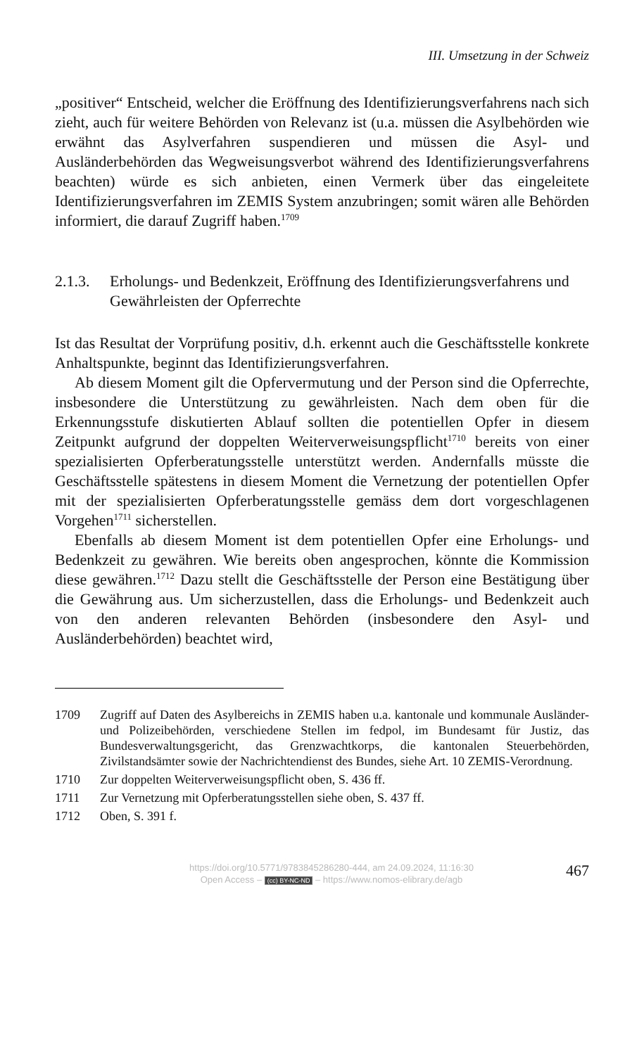III. Umsetzung in der Schweiz
„positiver“ Entscheid, welcher die Eröffnung des Identifizierungsverfahrens nach sich zieht, auch für weitere Behörden von Relevanz ist (u.a. müssen die Asylbehörden wie erwähnt das Asylverfahren suspendieren und müssen die Asyl- und Ausländerbehörden das Wegweisungsverbot während des Identifizierungsverfahrens beachten) würde es sich anbieten, einen Vermerk über das eingeleitete Identifizierungsverfahren im ZEMIS System anzubringen; somit wären alle Behörden informiert, die darauf Zugriff haben.<sup>1709</sup>
2.1.3. Erholungs- und Bedenkzeit, Eröffnung des Identifizierungsverfahrens und Gewährleisten der Opferrechte
Ist das Resultat der Vorprüfung positiv, d.h. erkennt auch die Geschäftsstelle konkrete Anhaltspunkte, beginnt das Identifizierungsverfahren.
Ab diesem Moment gilt die Opfervermutung und der Person sind die Opferrechte, insbesondere die Unterstützung zu gewährleisten. Nach dem oben für die Erkennungsstufe diskutierten Ablauf sollten die potentiellen Opfer in diesem Zeitpunkt aufgrund der doppelten Weiterverweisungspflicht<sup>1710</sup> bereits von einer spezialisierten Opferberatungsstelle unterstützt werden. Andernfalls müsste die Geschäftsstelle spätestens in diesem Moment die Vernetzung der potentiellen Opfer mit der spezialisierten Opferberatungsstelle gemäss dem dort vorgeschlagenen Vorgehen<sup>1711</sup> sicherstellen.
Ebenfalls ab diesem Moment ist dem potentiellen Opfer eine Erholungs- und Bedenkzeit zu gewähren. Wie bereits oben angesprochen, könnte die Kommission diese gewähren.<sup>1712</sup> Dazu stellt die Geschäftsstelle der Person eine Bestätigung über die Gewährung aus. Um sicherzustellen, dass die Erholungs- und Bedenkzeit auch von den anderen relevanten Behörden (insbesondere den Asyl- und Ausländerbehörden) beachtet wird,
1709 Zugriff auf Daten des Asylbereichs in ZEMIS haben u.a. kantonale und kommunale Ausländer- und Polizeibehörden, verschiedene Stellen im fedpol, im Bundesamt für Justiz, das Bundesverwaltungsgericht, das Grenzwachtkorps, die kantonalen Steuerbehörden, Zivilstandsämter sowie der Nachrichtendienst des Bundes, siehe Art. 10 ZEMIS-Verordnung.
1710 Zur doppelten Weiterverweisungspflicht oben, S. 436 ff.
1711 Zur Vernetzung mit Opferberatungsstellen siehe oben, S. 437 ff.
1712 Oben, S. 391 f.
https://doi.org/10.5771/9783845286280-444, am 24.09.2024, 11:16:30
Open Access – (cc) BY-NC-ND – https://www.nomos-elibrary.de/agb
467